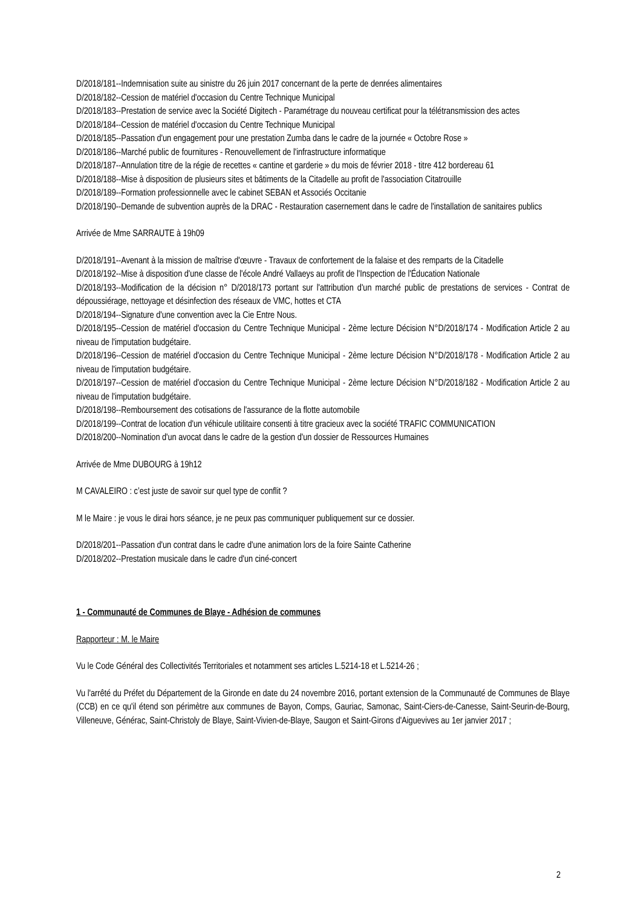D/2018/181--Indemnisation suite au sinistre du 26 juin 2017 concernant de la perte de denrées alimentaires
D/2018/182--Cession de matériel d'occasion du Centre Technique Municipal
D/2018/183--Prestation de service avec la Société Digitech - Paramétrage du nouveau certificat pour la télétransmission des actes
D/2018/184--Cession de matériel d'occasion du Centre Technique Municipal
D/2018/185--Passation d'un engagement pour une prestation Zumba dans le cadre de la journée « Octobre Rose »
D/2018/186--Marché public de fournitures - Renouvellement de l'infrastructure informatique
D/2018/187--Annulation titre de la régie de recettes « cantine et garderie » du mois de février 2018 - titre 412 bordereau 61
D/2018/188--Mise à disposition de plusieurs sites et bâtiments de la Citadelle au profit de l'association Citatrouille
D/2018/189--Formation professionnelle avec le cabinet SEBAN et Associés Occitanie
D/2018/190--Demande de subvention auprès de la DRAC - Restauration casernement dans le cadre de l'installation de sanitaires publics
Arrivée de Mme SARRAUTE à 19h09
D/2018/191--Avenant à la mission de maîtrise d'œuvre - Travaux de confortement de la falaise et des remparts de la Citadelle
D/2018/192--Mise à disposition d'une classe de l'école André Vallaeys au profit de l'Inspection de l'Éducation Nationale
D/2018/193--Modification de la décision n° D/2018/173 portant sur l'attribution d'un marché public de prestations de services - Contrat de dépoussiérage, nettoyage et désinfection des réseaux de VMC, hottes et CTA
D/2018/194--Signature d'une convention avec la Cie Entre Nous.
D/2018/195--Cession de matériel d'occasion du Centre Technique Municipal - 2ème lecture Décision N°D/2018/174 - Modification Article 2 au niveau de l'imputation budgétaire.
D/2018/196--Cession de matériel d'occasion du Centre Technique Municipal - 2ème lecture Décision N°D/2018/178 - Modification Article 2 au niveau de l'imputation budgétaire.
D/2018/197--Cession de matériel d'occasion du Centre Technique Municipal - 2ème lecture Décision N°D/2018/182 - Modification Article 2 au niveau de l'imputation budgétaire.
D/2018/198--Remboursement des cotisations de l'assurance de la flotte automobile
D/2018/199--Contrat de location d'un véhicule utilitaire consenti à titre gracieux avec la société TRAFIC COMMUNICATION
D/2018/200--Nomination d'un avocat dans le cadre de la gestion d'un dossier de Ressources Humaines
Arrivée de Mme DUBOURG à 19h12
M CAVALEIRO : c’est juste de savoir sur quel type de conflit ?
M le Maire : je vous le dirai hors séance, je ne peux pas communiquer publiquement sur ce dossier.
D/2018/201--Passation d'un contrat dans le cadre d'une animation lors de la foire Sainte Catherine
D/2018/202--Prestation musicale dans le cadre d'un ciné-concert
1 - Communauté de Communes de Blaye - Adhésion de communes
Rapporteur : M. le Maire
Vu le Code Général des Collectivités Territoriales et notamment ses articles L.5214-18 et L.5214-26 ;
Vu l'arrêté du Préfet du Département de la Gironde en date du 24 novembre 2016, portant extension de la Communauté de Communes de Blaye (CCB) en ce qu'il étend son périmètre aux communes de Bayon, Comps, Gauriac, Samonac, Saint-Ciers-de-Canesse, Saint-Seurin-de-Bourg, Villeneuve, Générac, Saint-Christoly de Blaye, Saint-Vivien-de-Blaye, Saugon et Saint-Girons d'Aiguevives au 1er janvier 2017 ;
2